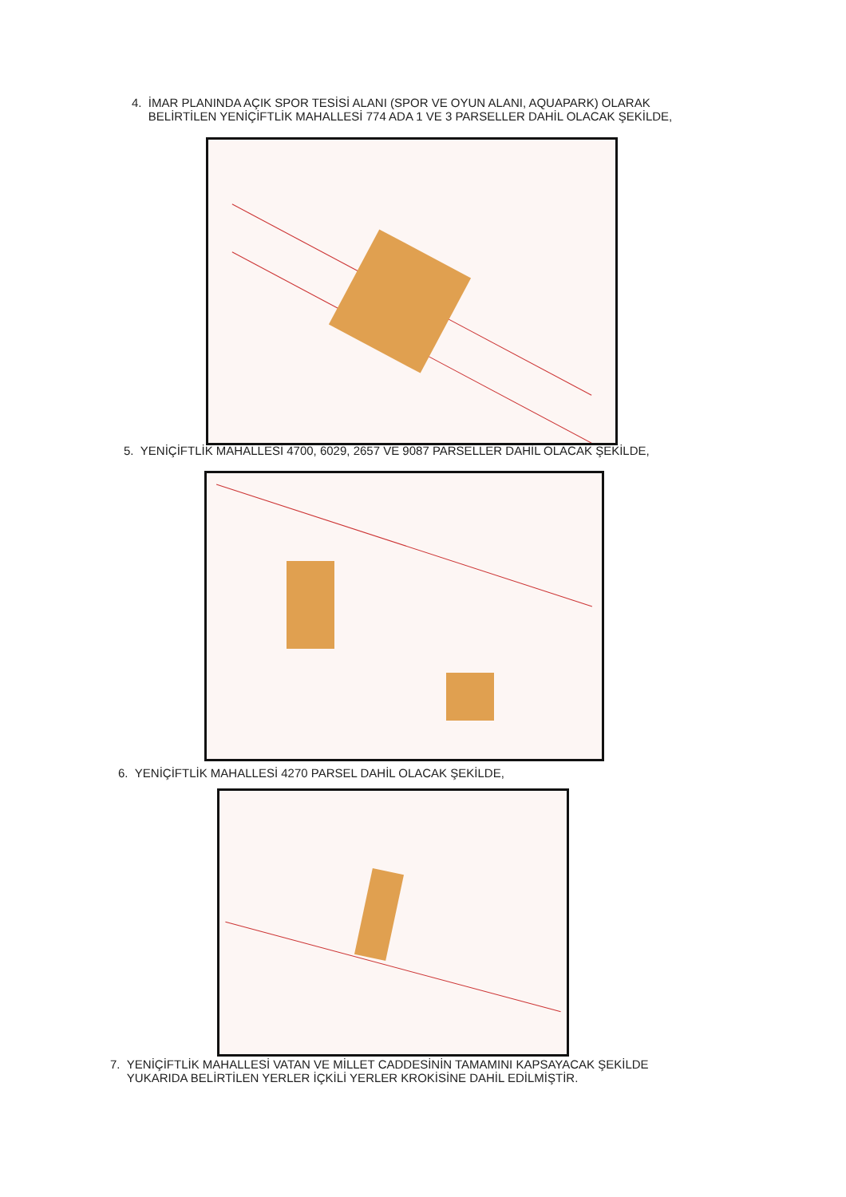4. İMAR PLANINDA AÇIK SPOR TESİSİ ALANI (SPOR VE OYUN ALANI, AQUAPARK) OLARAK
BELİRTİLEN YENİÇİFTLİK MAHALLESİ 774 ADA 1 VE 3 PARSELLER DAHİL OLACAK ŞEKİLDE,
5. YENİÇİFTLİK MAHALLESİ 4700, 6029, 2657 VE 9087 PARSELLER DAHİL OLACAK ŞEKİLDE,
6. YENİÇİFTLİK MAHALLESİ 4270 PARSEL DAHİL OLACAK ŞEKİLDE,
7. YENİÇİFTLİK MAHALLESİ VATAN VE MİLLET CADDESİNİN TAMAMINI KAPSAYACAK ŞEKİLDE
YUKARIDA BELİRTİLEN YERLER İÇKİLİ YERLER KROKİSİNE DAHİL EDİLMİŞTİR.